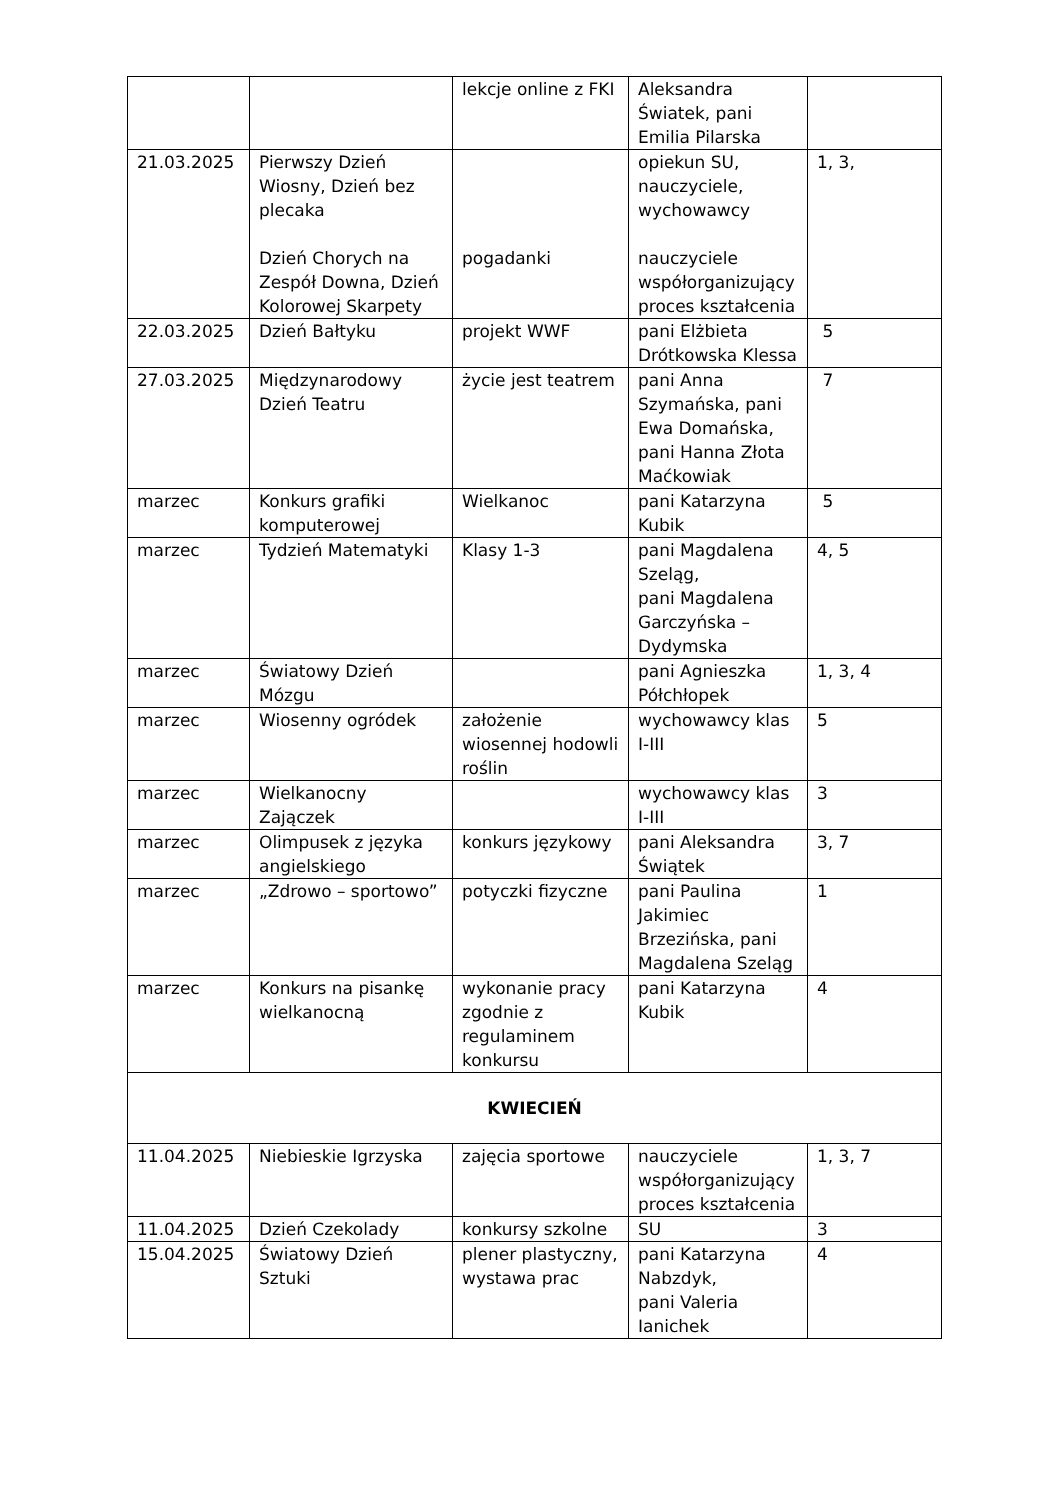| | | lekcje online z FKI | Aleksandra Światek, pani Emilia Pilarska | |
| 21.03.2025 | Pierwszy Dzień Wiosny, Dzień bez plecaka Dzień Chorych na Zespół Downa, Dzień Kolorowej Skarpety | pogadanki | opiekun SU, nauczyciele, wychowawcy nauczyciele współorganizujący proces kształcenia | 1, 3, |
| 22.03.2025 | Dzień Bałtyku | projekt WWF | pani Elżbieta Drótkowska Klessa | 5 |
| 27.03.2025 | Międzynarodowy Dzień Teatru | życie jest teatrem | pani Anna Szymańska, pani Ewa Domańska, pani Hanna Złota Maćkowiak | 7 |
| marzec | Konkurs grafiki komputerowej | Wielkanoc | pani Katarzyna Kubik | 5 |
| marzec | Tydzień Matematyki | Klasy 1-3 | pani Magdalena Szeląg, pani Magdalena Garczyńska – Dydymska | 4, 5 |
| marzec | Światowy Dzień Mózgu | | pani Agnieszka Półchłopek | 1, 3, 4 |
| marzec | Wiosenny ogródek | założenie wiosennej hodowli roślin | wychowawcy klas I-III | 5 |
| marzec | Wielkanocny Zajączek | | wychowawcy klas I-III | 3 |
| marzec | Olimpusek z języka angielskiego | konkurs językowy | pani Aleksandra Świątek | 3, 7 |
| marzec | „Zdrowo – sportowo” | potyczki fizyczne | pani Paulina Jakimiec Brzezińska, pani Magdalena Szeląg | 1 |
| marzec | Konkurs na pisankę wielkanocną | wykonanie pracy zgodnie z regulaminem konkursu | pani Katarzyna Kubik | 4 |
| KWIECIEŃ | | | | |
| 11.04.2025 | Niebieskie Igrzyska | zajęcia sportowe | nauczyciele współorganizujący proces kształcenia | 1, 3, 7 |
| 11.04.2025 | Dzień Czekolady | konkursy szkolne | SU | 3 |
| 15.04.2025 | Światowy Dzień Sztuki | plener plastyczny, wystawa prac | pani Katarzyna Nabzdyk, pani Valeria Ianichek | 4 |